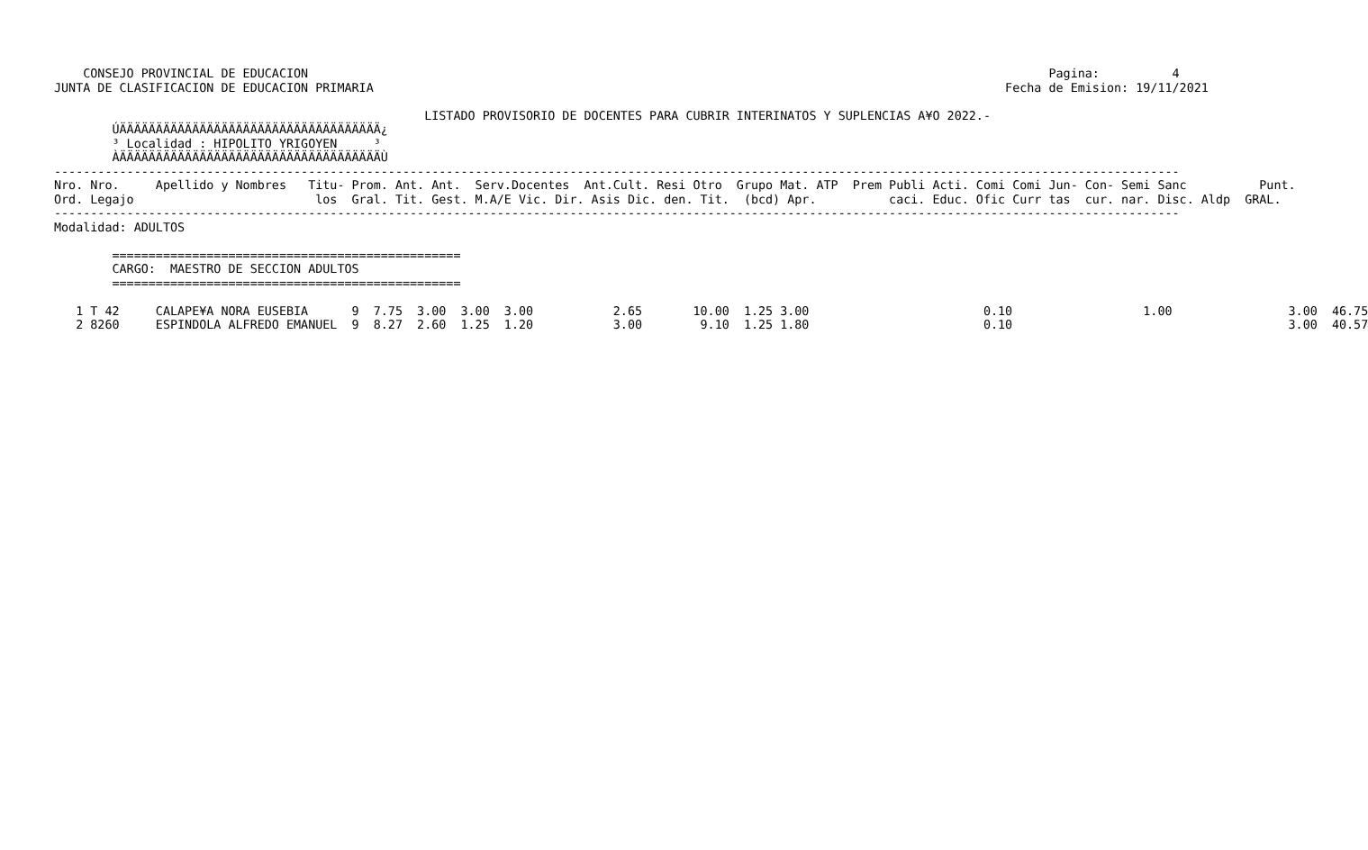CONSEJO PROVINCIAL DE EDUCACION                                                                                                      Pagina:          4
JUNTA DE CLASIFICACION DE EDUCACION PRIMARIA                                                                                       Fecha de Emision: 19/11/2021

                                                   LISTADO PROVISORIO DE DOCENTES PARA CUBRIR INTERINATOS Y SUPLENCIAS A¥O 2022.-
        ÚÄÄÄÄÄÄÄÄÄÄÄÄÄÄÄÄÄÄÄÄÄÄÄÄÄÄÄÄÄÄÄÄÄÄÄÄ¿
        ³ Localidad : HIPOLITO YRIGOYEN     ³
        ÀÄÄÄÄÄÄÄÄÄÄÄÄÄÄÄÄÄÄÄÄÄÄÄÄÄÄÄÄÄÄÄÄÄÄÄÄÙ
-----------------------------------------------------------------------------------------------------------------------------------------------------------
Nro. Nro.     Apellido y Nombres   Titu- Prom. Ant. Ant.  Serv.Docentes  Ant.Cult. Resi Otro  Grupo Mat. ATP  Prem Publi Acti. Comi Comi Jun- Con- Semi Sanc          Punt.
Ord. Legajo                         los  Gral. Tit. Gest. M.A/E Vic. Dir. Asis Dic. den. Tit.  (bcd) Apr.          caci. Educ. Ofic Curr tas  cur. nar. Disc. Aldp  GRAL.
-----------------------------------------------------------------------------------------------------------------------------------------------------------
Modalidad: ADULTOS

        ================================================
        CARGO:  MAESTRO DE SECCION ADULTOS
        ================================================

   1 T 42     CALAPE¥A NORA EUSEBIA      9  7.75  3.00  3.00  3.00           2.65       10.00  1.25 3.00                        0.10                  1.00                3.00  46.75
   2 8260     ESPINDOLA ALFREDO EMANUEL  9  8.27  2.60  1.25  1.20           3.00        9.10  1.25 1.80                        0.10                                      3.00  40.57